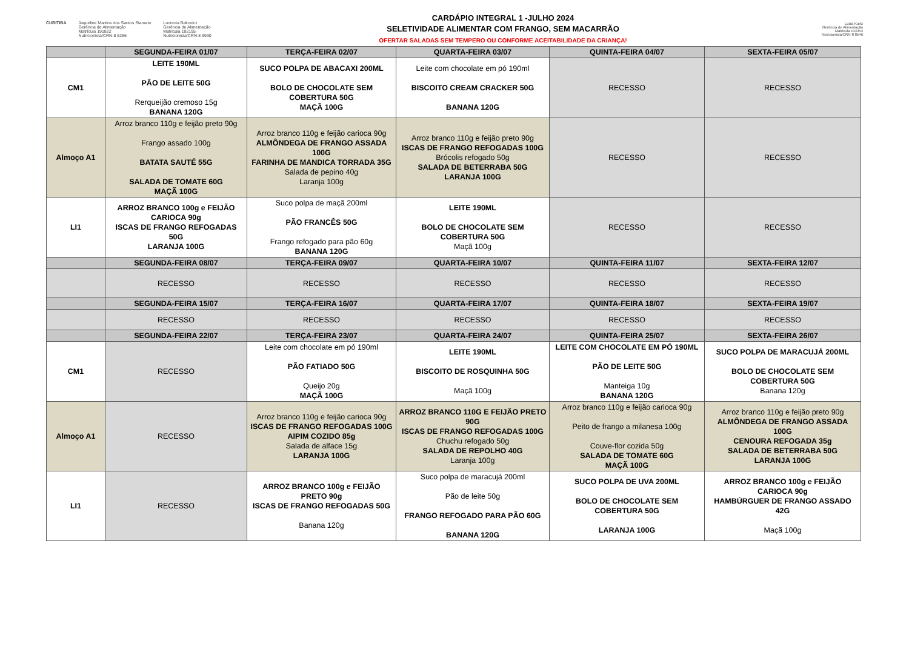CURITIBA Jaqueline Martins dos Santos Stamato
Gerência de Alimentação
Matrícula 191822
Nutricionista/CRN-8 6266
Lucrecia Bakovicz
Gerência de Alimentação
Matricula 192195
Nutricionista/CRN-8 9930
CARDÁPIO INTEGRAL 1 -JULHO 2024
SELETIVIDADE ALIMENTAR COM FRANGO, SEM MACARRÃO
OFERTAR SALADAS SEM TEMPERO OU CONFORME ACEITABILIDADE DA CRIANÇA!
Luiza Kurtz
Gerência de Alimentação
Matricula 194454
Nutricionista/CRN-8 8546
| | SEGUNDA-FEIRA 01/07 | TERÇA-FEIRA 02/07 | QUARTA-FEIRA 03/07 | QUINTA-FEIRA 04/07 | SEXTA-FEIRA 05/07 |
| --- | --- | --- | --- | --- | --- |
| CM1 | LEITE 190ML PÃO DE LEITE 50G Rerqueijão cremoso 15g BANANA 120G | SUCO POLPA DE ABACAXI 200ML BOLO DE CHOCOLATE SEM COBERTURA 50G MAÇÃ 100G | Leite com chocolate em pó 190ml BISCOITO CREAM CRACKER 50G BANANA 120G | RECESSO | RECESSO |
| Almoço A1 | Arroz branco 110g e feijão preto 90g Frango assado 100g BATATA SAUTÉ 55G SALADA DE TOMATE 60G MAÇÃ 100G | Arroz branco 110g e feijão carioca 90g ALMÔNDEGA DE FRANGO ASSADA 100G FARINHA DE MANDICA TORRADA 35G Salada de pepino 40g Laranja 100g | Arroz branco 110g e feijão preto 90g ISCAS DE FRANGO REFOGADAS 100G Brócolis refogado 50g SALADA DE BETERRABA 50G LARANJA 100G | RECESSO | RECESSO |
| LI1 | ARROZ BRANCO 100g e FEIJÃO CARIOCA 90g ISCAS DE FRANGO REFOGADAS 50G LARANJA 100G | Suco polpa de maçã 200ml PÃO FRANCÊS 50G Frango refogado para pão 60g BANANA 120G | LEITE 190ML BOLO DE CHOCOLATE SEM COBERTURA 50G Maçã 100g | RECESSO | RECESSO |
| | SEGUNDA-FEIRA 08/07 | TERÇA-FEIRA 09/07 | QUARTA-FEIRA 10/07 | QUINTA-FEIRA 11/07 | SEXTA-FEIRA 12/07 |
| | RECESSO | RECESSO | RECESSO | RECESSO | RECESSO |
| | SEGUNDA-FEIRA 15/07 | TERÇA-FEIRA 16/07 | QUARTA-FEIRA 17/07 | QUINTA-FEIRA 18/07 | SEXTA-FEIRA 19/07 |
| | RECESSO | RECESSO | RECESSO | RECESSO | RECESSO |
| | SEGUNDA-FEIRA 22/07 | TERÇA-FEIRA 23/07 | QUARTA-FEIRA 24/07 | QUINTA-FEIRA 25/07 | SEXTA-FEIRA 26/07 |
| CM1 | RECESSO | Leite com chocolate em pó 190ml PÃO FATIADO 50G Queijo 20g MAÇÃ 100G | LEITE 190ML BISCOITO DE ROSQUINHA 50G Maçã 100g | LEITE COM CHOCOLATE EM PÓ 190ML PÃO DE LEITE 50G Manteiga 10g BANANA 120G | SUCO POLPA DE MARACUJÁ 200ML BOLO DE CHOCOLATE SEM COBERTURA 50G Banana 120g |
| Almoço A1 | RECESSO | Arroz branco 110g e feijão carioca 90g ISCAS DE FRANGO REFOGADAS 100G AIPIM COZIDO 85g Salada de alface 15g LARANJA 100G | ARROZ BRANCO 110G E FEIJÃO PRETO 90G ISCAS DE FRANGO REFOGADAS 100G Chuchu refogado 50g SALADA DE REPOLHO 40G Laranja 100g | Arroz branco 110g e feijão carioca 90g Peito de frango a milanesa 100g Couve-flor cozida 50g SALADA DE TOMATE 60G MAÇÃ 100G | Arroz branco 110g e feijão preto 90g ALMÔNDEGA DE FRANGO ASSADA 100G CENOURA REFOGADA 35g SALADA DE BETERRABA 50G LARANJA 100G |
| LI1 | RECESSO | ARROZ BRANCO 100g e FEIJÃO PRETO 90g ISCAS DE FRANGO REFOGADAS 50G Banana 120g | Suco polpa de maracujá 200ml Pão de leite 50g FRANGO REFOGADO PARA PÃO 60G BANANA 120G | SUCO POLPA DE UVA 200ML BOLO DE CHOCOLATE SEM COBERTURA 50G LARANJA 100G | ARROZ BRANCO 100g e FEIJÃO CARIOCA 90g HAMBÚRGUER DE FRANGO ASSADO 42G Maçã 100g |